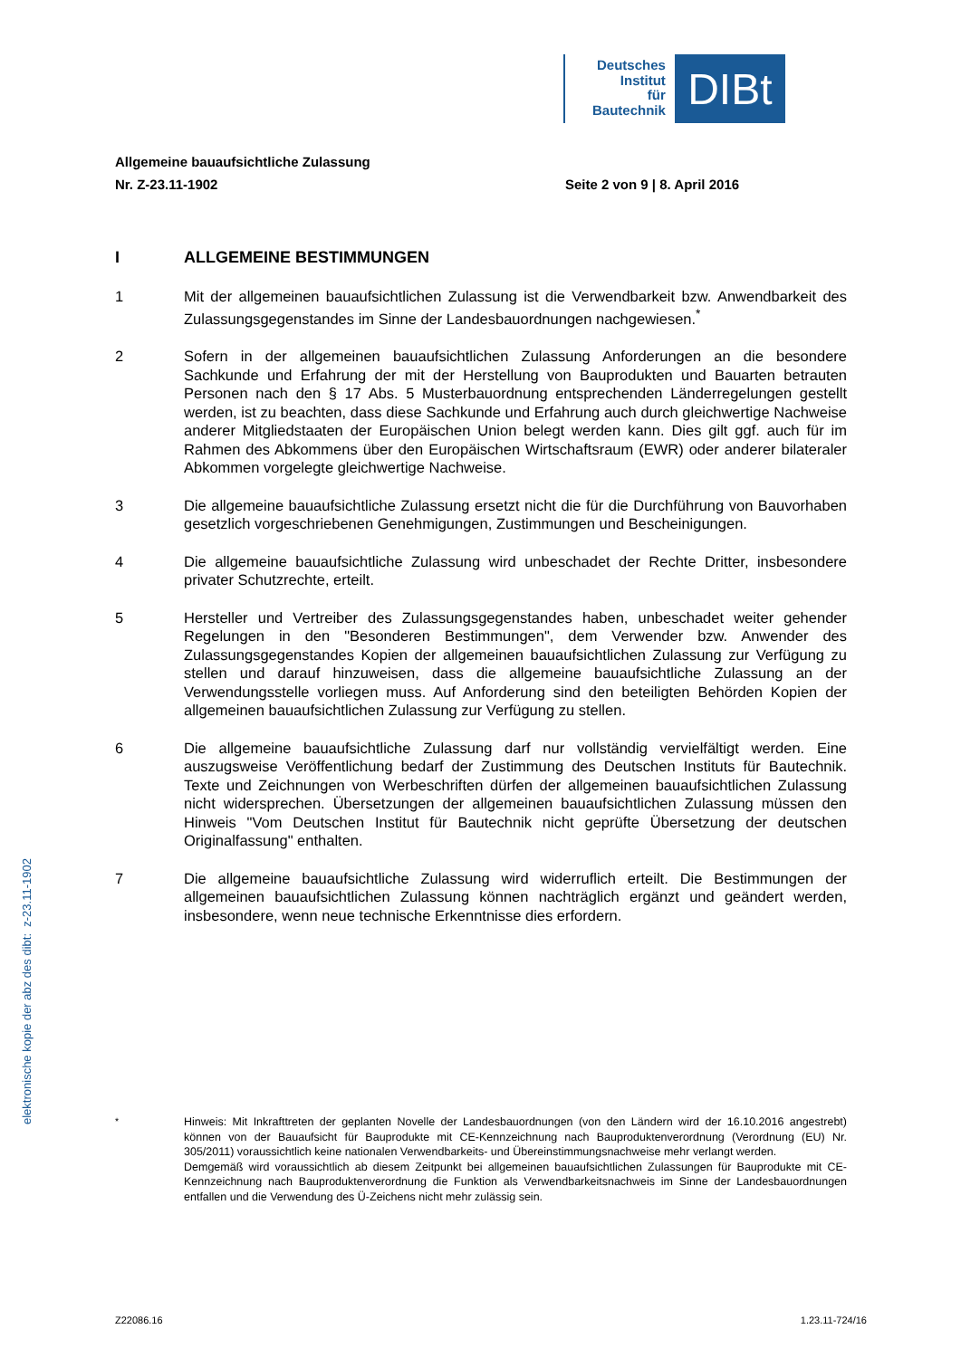Deutsches
Institut
für
Bautechnik
DIBt
Allgemeine bauaufsichtliche Zulassung
Nr. Z-23.11-1902 Seite 2 von 9 | 8. April 2016
I ALLGEMEINE BESTIMMUNGEN
1 Mit der allgemeinen bauaufsichtlichen Zulassung ist die Verwendbarkeit bzw. Anwendbarkeit des Zulassungsgegenstandes im Sinne der Landesbauordnungen nachgewiesen.<sup>*</sup>
2 Sofern in der allgemeinen bauaufsichtlichen Zulassung Anforderungen an die besondere Sachkunde und Erfahrung der mit der Herstellung von Bauprodukten und Bauarten betrauten Personen nach den § 17 Abs. 5 Musterbauordnung entsprechenden Länderregelungen gestellt werden, ist zu beachten, dass diese Sachkunde und Erfahrung auch durch gleichwertige Nachweise anderer Mitgliedstaaten der Europäischen Union belegt werden kann. Dies gilt ggf. auch für im Rahmen des Abkommens über den Europäischen Wirtschaftsraum (EWR) oder anderer bilateraler Abkommen vorgelegte gleichwertige Nachweise.
3 Die allgemeine bauaufsichtliche Zulassung ersetzt nicht die für die Durchführung von Bauvorhaben gesetzlich vorgeschriebenen Genehmigungen, Zustimmungen und Bescheinigungen.
4 Die allgemeine bauaufsichtliche Zulassung wird unbeschadet der Rechte Dritter, insbesondere privater Schutzrechte, erteilt.
5 Hersteller und Vertreiber des Zulassungsgegenstandes haben, unbeschadet weiter gehender Regelungen in den "Besonderen Bestimmungen", dem Verwender bzw. Anwender des Zulassungsgegenstandes Kopien der allgemeinen bauaufsichtlichen Zulassung zur Verfügung zu stellen und darauf hinzuweisen, dass die allgemeine bauaufsichtliche Zulassung an der Verwendungsstelle vorliegen muss. Auf Anforderung sind den beteiligten Behörden Kopien der allgemeinen bauaufsichtlichen Zulassung zur Verfügung zu stellen.
6 Die allgemeine bauaufsichtliche Zulassung darf nur vollständig vervielfältigt werden. Eine auszugsweise Veröffentlichung bedarf der Zustimmung des Deutschen Instituts für Bautechnik. Texte und Zeichnungen von Werbeschriften dürfen der allgemeinen bauaufsichtlichen Zulassung nicht widersprechen. Übersetzungen der allgemeinen bauaufsichtlichen Zulassung müssen den Hinweis "Vom Deutschen Institut für Bautechnik nicht geprüfte Übersetzung der deutschen Originalfassung" enthalten.
7 Die allgemeine bauaufsichtliche Zulassung wird widerruflich erteilt. Die Bestimmungen der allgemeinen bauaufsichtlichen Zulassung können nachträglich ergänzt und geändert werden, insbesondere, wenn neue technische Erkenntnisse dies erfordern.
<sup>*</sup> Hinweis: Mit Inkrafttreten der geplanten Novelle der Landesbauordnungen (von den Ländern wird der 16.10.2016 angestrebt) können von der Bauaufsicht für Bauprodukte mit CE-Kennzeichnung nach Bauproduktenverordnung (Verordnung (EU) Nr. 305/2011) voraussichtlich keine nationalen Verwendbarkeits- und Übereinstimmungsnachweise mehr verlangt werden.
Demgemäß wird voraussichtlich ab diesem Zeitpunkt bei allgemeinen bauaufsichtlichen Zulassungen für Bauprodukte mit CE-Kennzeichnung nach Bauproduktenverordnung die Funktion als Verwendbarkeitsnachweis im Sinne der Landesbauordnungen entfallen und die Verwendung des Ü-Zeichens nicht mehr zulässig sein.
elektronische kopie der abz des dibt: z-23.11-1902
Z22086.16 1.23.11-724/16